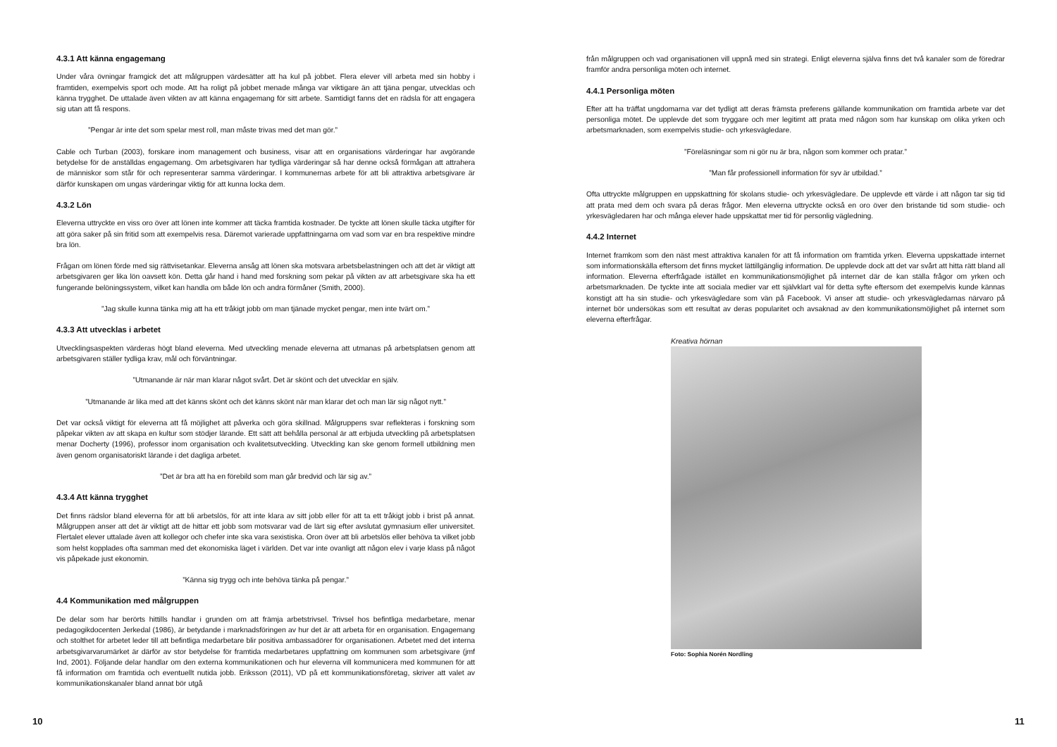4.3.1 Att känna engagemang
Under våra övningar framgick det att målgruppen värdesätter att ha kul på jobbet. Flera elever vill arbeta med sin hobby i framtiden, exempelvis sport och mode. Att ha roligt på jobbet menade många var viktigare än att tjäna pengar, utvecklas och känna trygghet. De uttalade även vikten av att känna engagemang för sitt arbete. Samtidigt fanns det en rädsla för att engagera sig utan att få respons.
”Pengar är inte det som spelar mest roll, man måste trivas med det man gör.”
Cable och Turban (2003), forskare inom management och business, visar att en organisations värderingar har avgörande betydelse för de anställdas engagemang. Om arbetsgivaren har tydliga värderingar så har denne också förmågan att attrahera de människor som står för och representerar samma värderingar. I kommunernas arbete för att bli attraktiva arbetsgivare är därför kunskapen om ungas värderingar viktig för att kunna locka dem.
4.3.2 Lön
Eleverna uttryckte en viss oro över att lönen inte kommer att täcka framtida kostnader. De tyckte att lönen skulle täcka utgifter för att göra saker på sin fritid som att exempelvis resa. Däremot varierade uppfattningarna om vad som var en bra respektive mindre bra lön.
Frågan om lönen förde med sig rättvisetankar. Eleverna ansåg att lönen ska motsvara arbetsbelastningen och att det är viktigt att arbetsgivaren ger lika lön oavsett kön. Detta går hand i hand med forskning som pekar på vikten av att arbetsgivare ska ha ett fungerande belöningssystem, vilket kan handla om både lön och andra förmåner (Smith, 2000).
”Jag skulle kunna tänka mig att ha ett tråkigt jobb om man tjänade mycket pengar, men inte tvärt om.”
4.3.3 Att utvecklas i arbetet
Utvecklingsaspekten värderas högt bland eleverna. Med utveckling menade eleverna att utmanas på arbetsplatsen genom att arbetsgivaren ställer tydliga krav, mål och förväntningar.
”Utmanande är när man klarar något svårt. Det är skönt och det utvecklar en själv.
”Utmanande är lika med att det känns skönt och det känns skönt när man klarar det och man lär sig något nytt.”
Det var också viktigt för eleverna att få möjlighet att påverka och göra skillnad. Målgruppens svar reflekteras i forskning som påpekar vikten av att skapa en kultur som stödjer lärande. Ett sätt att behålla personal är att erbjuda utveckling på arbetsplatsen menar Docherty (1996), professor inom organisation och kvalitetsutveckling. Utveckling kan ske genom formell utbildning men även genom organisatoriskt lärande i det dagliga arbetet.
”Det är bra att ha en förebild som man går bredvid och lär sig av.”
4.3.4 Att känna trygghet
Det finns rädslor bland eleverna för att bli arbetslös, för att inte klara av sitt jobb eller för att ta ett tråkigt jobb i brist på annat. Målgruppen anser att det är viktigt att de hittar ett jobb som motsvarar vad de lärt sig efter avslutat gymnasium eller universitet. Flertalet elever uttalade även att kollegor och chefer inte ska vara sexistiska. Oron över att bli arbetslös eller behöva ta vilket jobb som helst kopplades ofta samman med det ekonomiska läget i världen. Det var inte ovanligt att någon elev i varje klass på något vis påpekade just ekonomin.
”Känna sig trygg och inte behöva tänka på pengar.”
4.4 Kommunikation med målgruppen
De delar som har berörts hittills handlar i grunden om att främja arbetstrivsel. Trivsel hos befintliga medarbetare, menar pedagogikdocenten Jerkedal (1986), är betydande i marknadsföringen av hur det är att arbeta för en organisation. Engagemang och stolthet för arbetet leder till att befintliga medarbetare blir positiva ambassadörer för organisationen. Arbetet med det interna arbetsgivarvarumärket är därför av stor betydelse för framtida medarbetares uppfattning om kommunen som arbetsgivare (jmf Ind, 2001). Följande delar handlar om den externa kommunikationen och hur eleverna vill kommunicera med kommunen för att få information om framtida och eventuellt nutida jobb. Eriksson (2011), VD på ett kommunikationsföretag, skriver att valet av kommunikationskanaler bland annat bör utgå
10
från målgruppen och vad organisationen vill uppnå med sin strategi. Enligt eleverna själva finns det två kanaler som de föredrar framför andra personliga möten och internet.
4.4.1 Personliga möten
Efter att ha träffat ungdomarna var det tydligt att deras främsta preferens gällande kommunikation om framtida arbete var det personliga mötet. De upplevde det som tryggare och mer legitimt att prata med någon som har kunskap om olika yrken och arbetsmarknaden, som exempelvis studie- och yrkesvägledare.
”Föreläsningar som ni gör nu är bra, någon som kommer och pratar.”
”Man får professionell information för syv är utbildad.”
Ofta uttryckte målgruppen en uppskattning för skolans studie- och yrkesvägledare. De upplevde ett värde i att någon tar sig tid att prata med dem och svara på deras frågor. Men eleverna uttryckte också en oro över den bristande tid som studie- och yrkesvägledaren har och många elever hade uppskattat mer tid för personlig vägledning.
4.4.2 Internet
Internet framkom som den näst mest attraktiva kanalen för att få information om framtida yrken. Eleverna uppskattade internet som informationskälla eftersom det finns mycket lättillgänglig information. De upplevde dock att det var svårt att hitta rätt bland all information. Eleverna efterfrågade istället en kommunikationsmöjlighet på internet där de kan ställa frågor om yrken och arbetsmarknaden. De tyckte inte att sociala medier var ett självklart val för detta syfte eftersom det exempelvis kunde kännas konstigt att ha sin studie- och yrkesvägledare som vän på Facebook. Vi anser att studie- och yrkesvägledarnas närvaro på internet bör undersökas som ett resultat av deras popularitet och avsaknad av den kommunikationsmöjlighet på internet som eleverna efterfrågar.
Kreativa hörnan
Foto: Sophia Norén Nordling
11